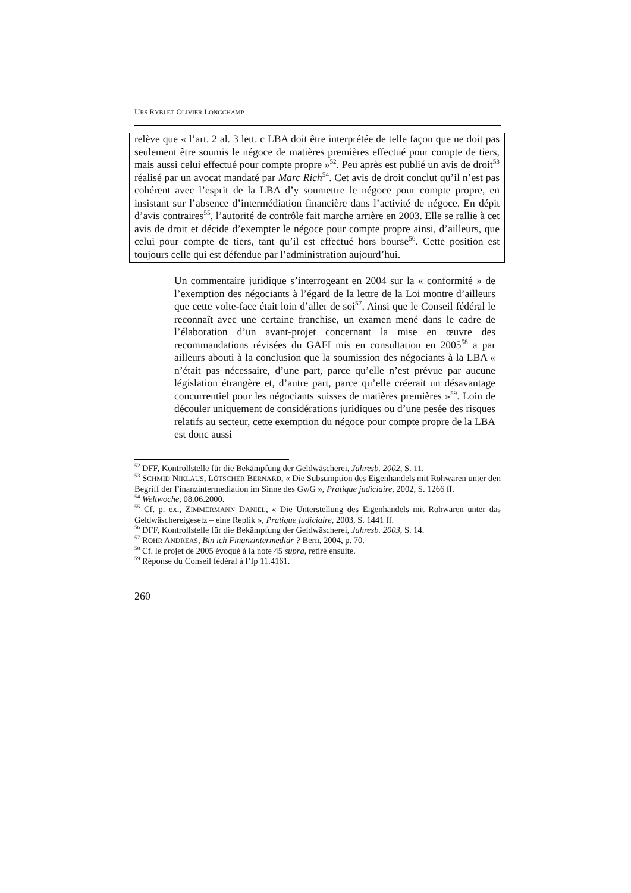URS RYBI ET OLIVIER LONGCHAMP
relève que « l’art. 2 al. 3 lett. c LBA doit être interprétée de telle façon que ne doit pas seulement être soumis le négoce de matières premières effectué pour compte de tiers, mais aussi celui effectué pour compte propre »<sup>52</sup>. Peu après est publié un avis de droit<sup>53</sup> réalisé par un avocat mandaté par Marc Rich<sup>54</sup>. Cet avis de droit conclut qu’il n’est pas cohérent avec l’esprit de la LBA d’y soumettre le négoce pour compte propre, en insistant sur l’absence d’intermédiation financière dans l’activité de négoce. En dépit d’avis contraires<sup>55</sup>, l’autorité de contrôle fait marche arrière en 2003. Elle se rallie à cet avis de droit et décide d’exempter le négoce pour compte propre ainsi, d’ailleurs, que celui pour compte de tiers, tant qu’il est effectué hors bourse<sup>56</sup>. Cette position est toujours celle qui est défendue par l’administration aujourd’hui.
Un commentaire juridique s’interrogeant en 2004 sur la « conformité » de l’exemption des négociants à l’égard de la lettre de la Loi montre d’ailleurs que cette volte-face était loin d’aller de soi<sup>57</sup>. Ainsi que le Conseil fédéral le reconnaît avec une certaine franchise, un examen mené dans le cadre de l’élaboration d’un avant-projet concernant la mise en œuvre des recommandations révisées du GAFI mis en consultation en 2005<sup>58</sup> a par ailleurs abouti à la conclusion que la soumission des négociants à la LBA « n’était pas nécessaire, d’une part, parce qu’elle n’est prévue par aucune législation étrangère et, d’autre part, parce qu’elle créerait un désavantage concurrentiel pour les négociants suisses de matières premières »<sup>59</sup>. Loin de découler uniquement de considérations juridiques ou d’une pesée des risques relatifs au secteur, cette exemption du négoce pour compte propre de la LBA est donc aussi
<sup>52</sup> DFF, Kontrollstelle für die Bekämpfung der Geldwäscherei, Jahresb. 2002, S. 11.
<sup>53</sup> SCHMID NIKLAUS, LÖTSCHER BERNARD, « Die Subsumption des Eigenhandels mit Rohwaren unter den Begriff der Finanzintermediation im Sinne des GwG », Pratique judiciaire, 2002, S. 1266 ff.
<sup>54</sup> Weltwoche, 08.06.2000.
<sup>55</sup> Cf. p. ex., ZIMMERMANN DANIEL, « Die Unterstellung des Eigenhandels mit Rohwaren unter das Geldwäschereigesetz – eine Replik », Pratique judiciaire, 2003, S. 1441 ff.
<sup>56</sup> DFF, Kontrollstelle für die Bekämpfung der Geldwäscherei, Jahresb. 2003, S. 14.
<sup>57</sup> ROHR ANDREAS, Bin ich Finanzintermediär ? Bern, 2004, p. 70.
<sup>58</sup> Cf. le projet de 2005 évoqué à la note 45 supra, retiré ensuite.
<sup>59</sup> Réponse du Conseil fédéral à l’Ip 11.4161.
260